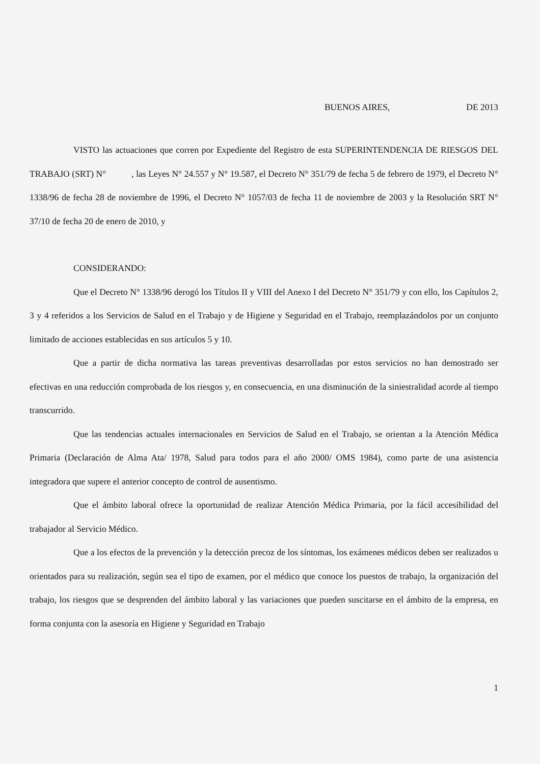BUENOS AIRES, DE 2013
VISTO las actuaciones que corren por Expediente del Registro de esta SUPERINTENDENCIA DE RIESGOS DEL TRABAJO (SRT) N° , las Leyes N° 24.557 y N° 19.587, el Decreto N° 351/79 de fecha 5 de febrero de 1979, el Decreto N° 1338/96 de fecha 28 de noviembre de 1996, el Decreto N° 1057/03 de fecha 11 de noviembre de 2003 y la Resolución SRT N° 37/10 de fecha 20 de enero de 2010, y
CONSIDERANDO:
Que el Decreto N° 1338/96 derogó los Títulos II y VIII del Anexo I del Decreto N° 351/79 y con ello, los Capítulos 2, 3 y 4 referidos a los Servicios de Salud en el Trabajo y de Higiene y Seguridad en el Trabajo, reemplazándolos por un conjunto limitado de acciones establecidas en sus artículos 5 y 10.
Que a partir de dicha normativa las tareas preventivas desarrolladas por estos servicios no han demostrado ser efectivas en una reducción comprobada de los riesgos y, en consecuencia, en una disminución de la siniestralidad acorde al tiempo transcurrido.
Que las tendencias actuales internacionales en Servicios de Salud en el Trabajo, se orientan a la Atención Médica Primaria (Declaración de Alma Ata/ 1978, Salud para todos para el año 2000/ OMS 1984), como parte de una asistencia integradora que supere el anterior concepto de control de ausentismo.
Que el ámbito laboral ofrece la oportunidad de realizar Atención Médica Primaria, por la fácil accesibilidad del trabajador al Servicio Médico.
Que a los efectos de la prevención y la detección precoz de los síntomas, los exámenes médicos deben ser realizados u orientados para su realización, según sea el tipo de examen, por el médico que conoce los puestos de trabajo, la organización del trabajo, los riesgos que se desprenden del ámbito laboral y las variaciones que pueden suscitarse en el ámbito de la empresa, en forma conjunta con la asesoría en Higiene y Seguridad en Trabajo
1